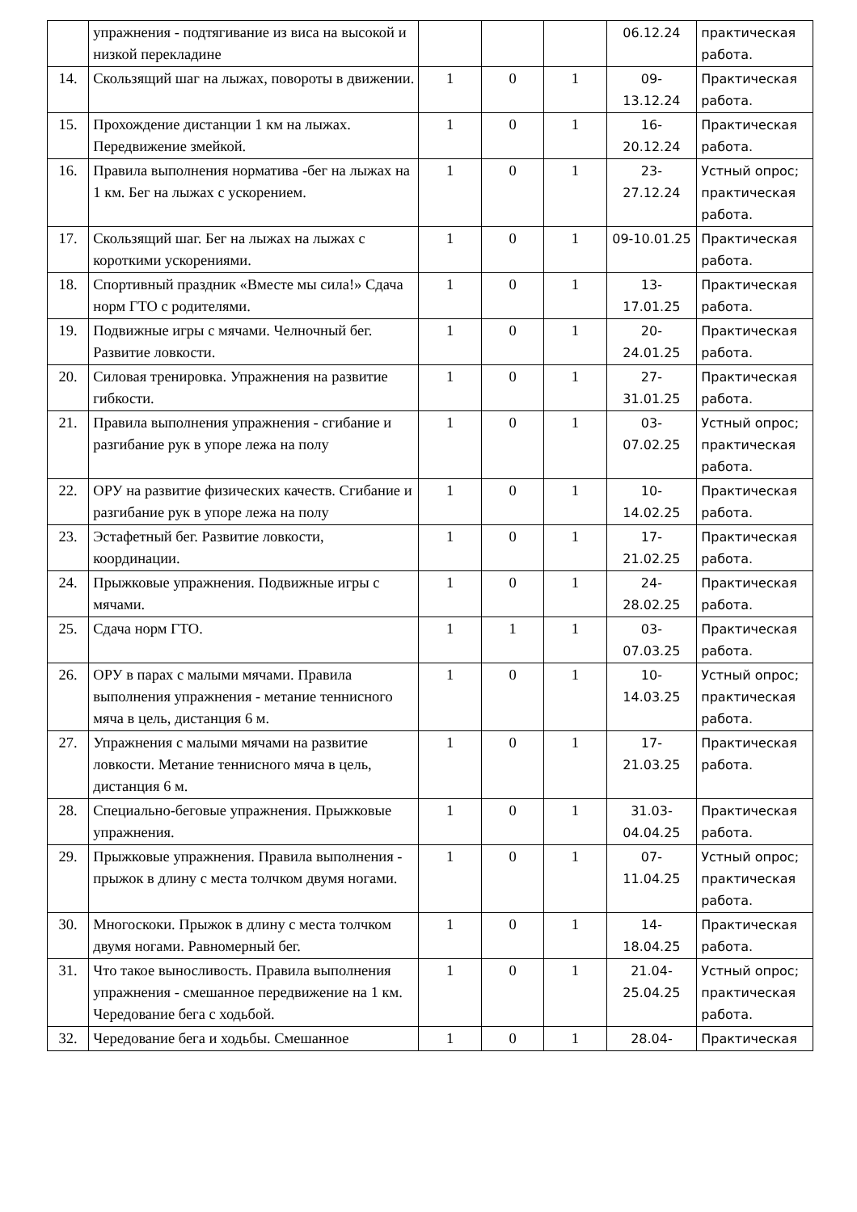| | упражнения - подтягивание из виса на высокой и низкой перекладине | | | | 06.12.24 | практическая работа. |
| 14. | Скользящий шаг на лыжах, повороты в движении. | 1 | 0 | 1 | 09- 13.12.24 | Практическая работа. |
| 15. | Прохождение дистанции 1 км на лыжах. Передвижение змейкой. | 1 | 0 | 1 | 16- 20.12.24 | Практическая работа. |
| 16. | Правила выполнения норматива -бег на лыжах на 1 км. Бег на лыжах с ускорением. | 1 | 0 | 1 | 23- 27.12.24 | Устный опрос; практическая работа. |
| 17. | Скользящий шаг. Бег на лыжах на лыжах с короткими ускорениями. | 1 | 0 | 1 | 09-10.01.25 | Практическая работа. |
| 18. | Спортивный праздник «Вместе мы сила!» Сдача норм ГТО с родителями. | 1 | 0 | 1 | 13- 17.01.25 | Практическая работа. |
| 19. | Подвижные игры с мячами. Челночный бег. Развитие ловкости. | 1 | 0 | 1 | 20- 24.01.25 | Практическая работа. |
| 20. | Силовая тренировка. Упражнения на развитие гибкости. | 1 | 0 | 1 | 27- 31.01.25 | Практическая работа. |
| 21. | Правила выполнения упражнения - сгибание и разгибание рук в упоре лежа на полу | 1 | 0 | 1 | 03- 07.02.25 | Устный опрос; практическая работа. |
| 22. | ОРУ на развитие физических качеств. Сгибание и разгибание рук в упоре лежа на полу | 1 | 0 | 1 | 10- 14.02.25 | Практическая работа. |
| 23. | Эстафетный бег. Развитие ловкости, координации. | 1 | 0 | 1 | 17- 21.02.25 | Практическая работа. |
| 24. | Прыжковые упражнения. Подвижные игры с мячами. | 1 | 0 | 1 | 24- 28.02.25 | Практическая работа. |
| 25. | Сдача норм ГТО. | 1 | 1 | 1 | 03- 07.03.25 | Практическая работа. |
| 26. | ОРУ в парах с малыми мячами. Правила выполнения упражнения - метание теннисного мяча в цель, дистанция 6 м. | 1 | 0 | 1 | 10- 14.03.25 | Устный опрос; практическая работа. |
| 27. | Упражнения с малыми мячами на развитие ловкости. Метание теннисного мяча в цель, дистанция 6 м. | 1 | 0 | 1 | 17- 21.03.25 | Практическая работа. |
| 28. | Специально-беговые упражнения. Прыжковые упражнения. | 1 | 0 | 1 | 31.03- 04.04.25 | Практическая работа. |
| 29. | Прыжковые упражнения. Правила выполнения - прыжок в длину с места толчком двумя ногами. | 1 | 0 | 1 | 07- 11.04.25 | Устный опрос; практическая работа. |
| 30. | Многоскоки. Прыжок в длину с места толчком двумя ногами. Равномерный бег. | 1 | 0 | 1 | 14- 18.04.25 | Практическая работа. |
| 31. | Что такое выносливость. Правила выполнения упражнения - смешанное передвижение на 1 км. Чередование бега с ходьбой. | 1 | 0 | 1 | 21.04- 25.04.25 | Устный опрос; практическая работа. |
| 32. | Чередование бега и ходьбы. Смешанное | 1 | 0 | 1 | 28.04- | Практическая |